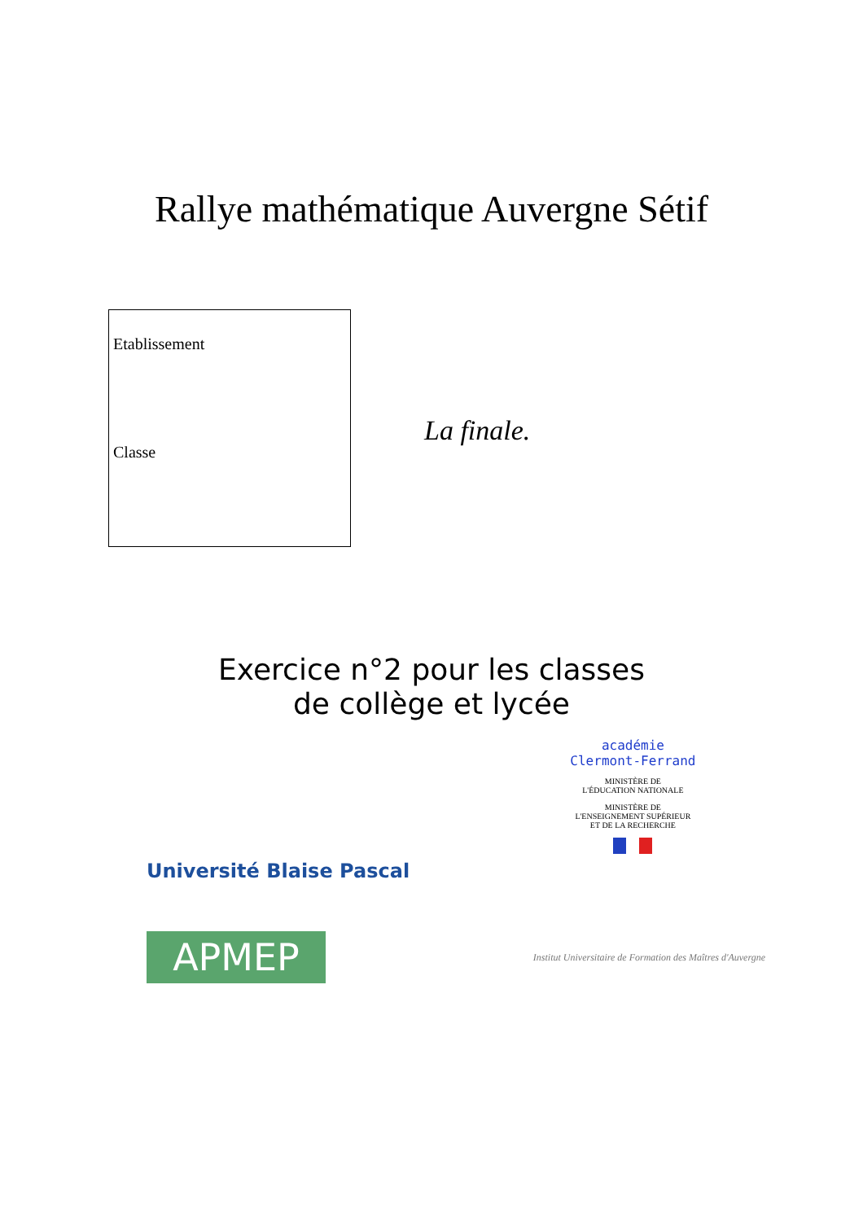Rallye mathématique Auvergne Sétif
Etablissement
Classe
La finale.
Exercice n°2 pour les classes
de collège et lycée
Université Blaise Pascal
APMEP
académie
Clermont-Ferrand
MINISTÈRE DE
L'ÉDUCATION NATIONALE
MINISTÈRE DE
L'ENSEIGNEMENT SUPÉRIEUR
ET DE LA RECHERCHE
Institut Universitaire de Formation des Maîtres d'Auvergne